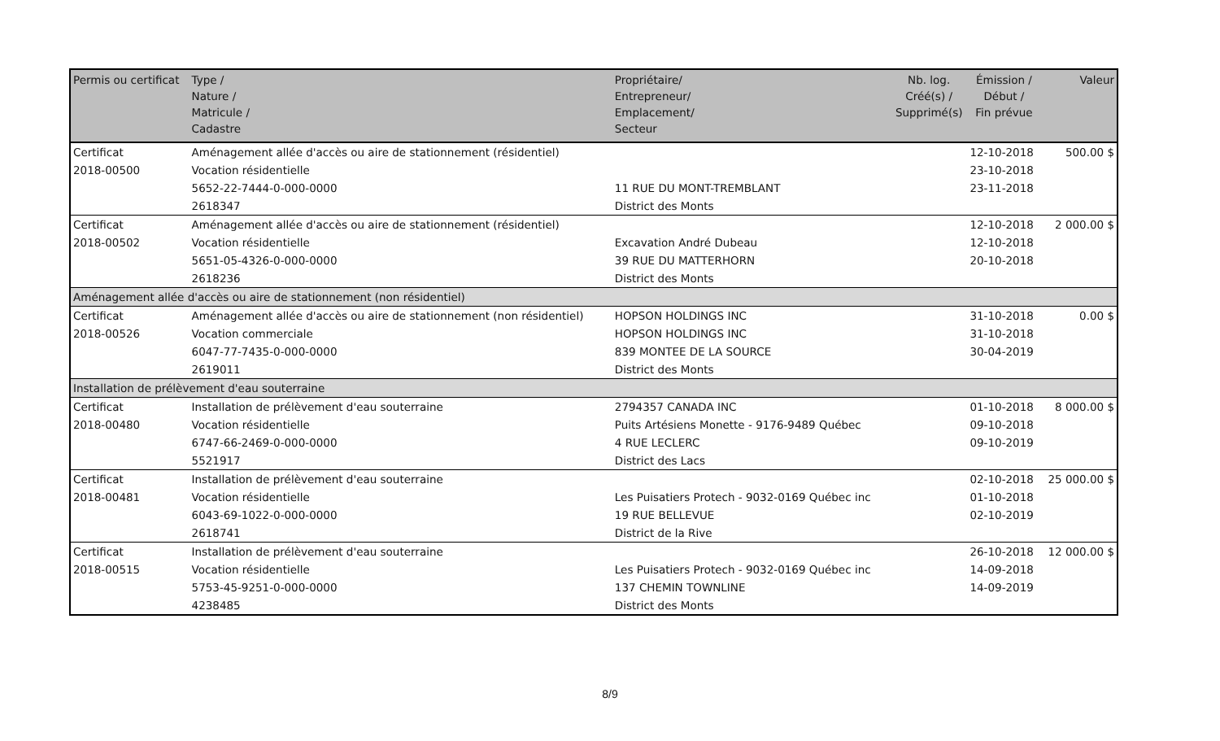| Permis ou certificat | Type / Nature / Matricule / Cadastre | Propriétaire/ Entrepreneur/ Emplacement/ Secteur | Nb. log. Créé(s) / Supprimé(s) | Émission / Début / Fin prévue | Valeur |
| --- | --- | --- | --- | --- | --- |
| Certificat 2018-00500 | Aménagement allée d'accès ou aire de stationnement (résidentiel) Vocation résidentielle 5652-22-7444-0-000-0000 2618347 | 11 RUE DU MONT-TREMBLANT District des Monts | | 12-10-2018 23-10-2018 23-11-2018 | 500.00 $ |
| Certificat 2018-00502 | Aménagement allée d'accès ou aire de stationnement (résidentiel) Vocation résidentielle 5651-05-4326-0-000-0000 2618236 | Excavation André Dubeau 39 RUE DU MATTERHORN District des Monts | | 12-10-2018 12-10-2018 20-10-2018 | 2 000.00 $ |
| Aménagement allée d'accès ou aire de stationnement (non résidentiel) | | | | | |
| Certificat 2018-00526 | Aménagement allée d'accès ou aire de stationnement (non résidentiel) Vocation commerciale 6047-77-7435-0-000-0000 2619011 | HOPSON HOLDINGS INC HOPSON HOLDINGS INC 839 MONTEE DE LA SOURCE District des Monts | | 31-10-2018 31-10-2018 30-04-2019 | 0.00 $ |
| Installation de prélèvement d'eau souterraine | | | | | |
| Certificat 2018-00480 | Installation de prélèvement d'eau souterraine Vocation résidentielle 6747-66-2469-0-000-0000 5521917 | 2794357 CANADA INC Puits Artésiens Monette - 9176-9489 Québec 4 RUE LECLERC District des Lacs | | 01-10-2018 09-10-2018 09-10-2019 | 8 000.00 $ |
| Certificat 2018-00481 | Installation de prélèvement d'eau souterraine Vocation résidentielle 6043-69-1022-0-000-0000 2618741 | Les Puisatiers Protech - 9032-0169 Québec inc 19 RUE BELLEVUE District de la Rive | | 02-10-2018 01-10-2018 02-10-2019 | 25 000.00 $ |
| Certificat 2018-00515 | Installation de prélèvement d'eau souterraine Vocation résidentielle 5753-45-9251-0-000-0000 4238485 | Les Puisatiers Protech - 9032-0169 Québec inc 137 CHEMIN TOWNLINE District des Monts | | 26-10-2018 14-09-2018 14-09-2019 | 12 000.00 $ |
8/9